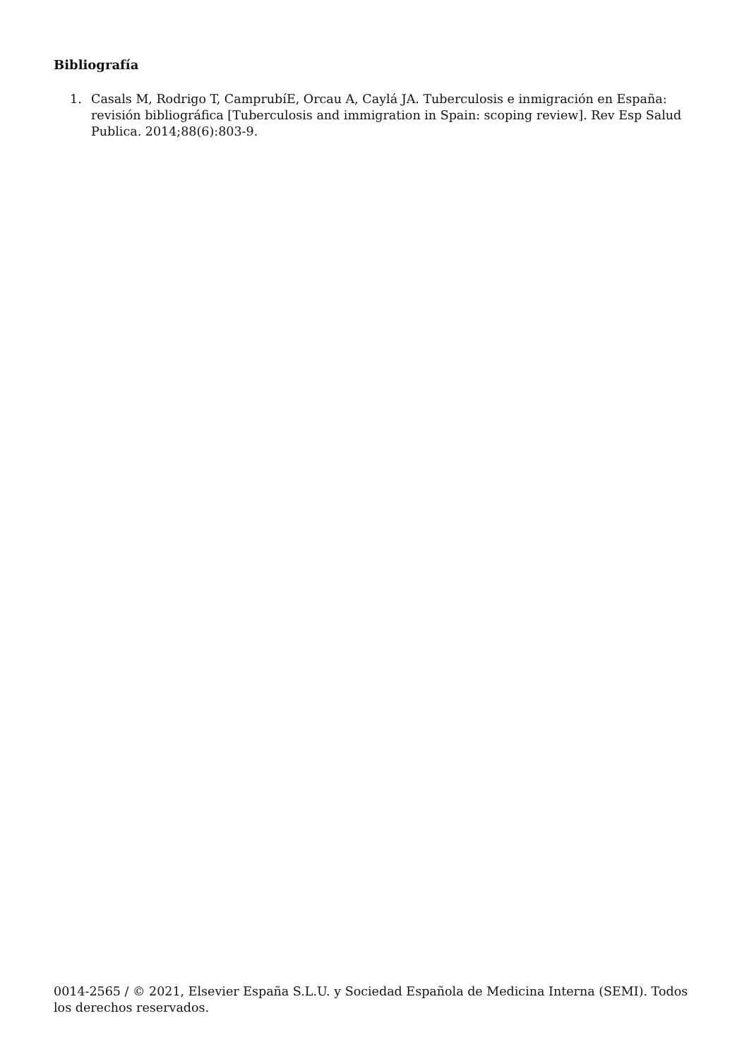Bibliografía
1. Casals M, Rodrigo T, CamprubíE, Orcau A, Caylá JA. Tuberculosis e inmigración en España: revisión bibliográfica [Tuberculosis and immigration in Spain: scoping review]. Rev Esp Salud Publica. 2014;88(6):803-9.
0014-2565 / © 2021, Elsevier España S.L.U. y Sociedad Española de Medicina Interna (SEMI). Todos los derechos reservados.